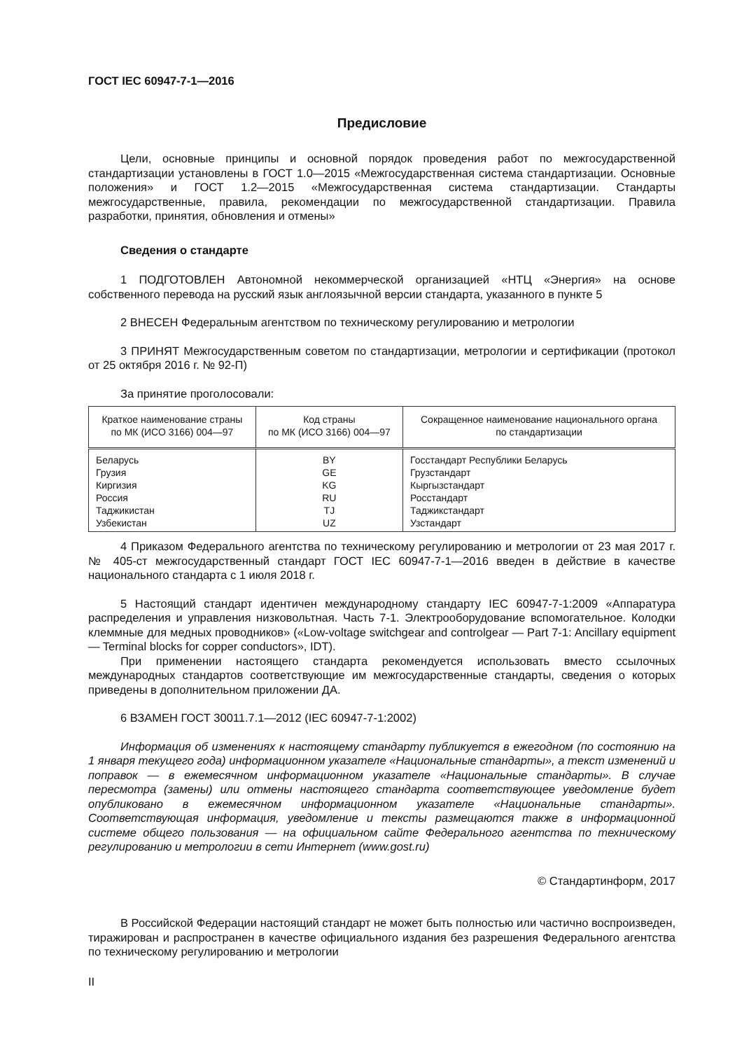ГОСТ IEC 60947-7-1—2016
Предисловие
Цели, основные принципы и основной порядок проведения работ по межгосударственной стандартизации установлены в ГОСТ 1.0—2015 «Межгосударственная система стандартизации. Основные положения» и ГОСТ 1.2—2015 «Межгосударственная система стандартизации. Стандарты межгосударственные, правила, рекомендации по межгосударственной стандартизации. Правила разработки, принятия, обновления и отмены»
Сведения о стандарте
1 ПОДГОТОВЛЕН Автономной некоммерческой организацией «НТЦ «Энергия» на основе собственного перевода на русский язык англоязычной версии стандарта, указанного в пункте 5
2 ВНЕСЕН Федеральным агентством по техническому регулированию и метрологии
3 ПРИНЯТ Межгосударственным советом по стандартизации, метрологии и сертификации (протокол от 25 октября 2016 г. № 92-П)
За принятие проголосовали:
| Краткое наименование страны по МК (ИСО 3166) 004—97 | Код страны по МК (ИСО 3166) 004—97 | Сокращенное наименование национального органа по стандартизации |
| --- | --- | --- |
| Беларусь | BY | Госстандарт Республики Беларусь |
| Грузия | GE | Грузстандарт |
| Киргизия | KG | Кыргызстандарт |
| Россия | RU | Росстандарт |
| Таджикистан | TJ | Таджикстандарт |
| Узбекистан | UZ | Узстандарт |
4 Приказом Федерального агентства по техническому регулированию и метрологии от 23 мая 2017 г. № 405-ст межгосударственный стандарт ГОСТ IEC 60947-7-1—2016 введен в действие в качестве национального стандарта с 1 июля 2018 г.
5 Настоящий стандарт идентичен международному стандарту IEC 60947-7-1:2009 «Аппаратура распределения и управления низковольтная. Часть 7-1. Электрооборудование вспомогательное. Колодки клеммные для медных проводников» («Low-voltage switchgear and controlgear — Part 7-1: Ancillary equipment — Terminal blocks for copper conductors», IDT).
При применении настоящего стандарта рекомендуется использовать вместо ссылочных международных стандартов соответствующие им межгосударственные стандарты, сведения о которых приведены в дополнительном приложении ДА.
6 ВЗАМЕН ГОСТ 30011.7.1—2012 (IEC 60947-7-1:2002)
Информация об изменениях к настоящему стандарту публикуется в ежегодном (по состоянию на 1 января текущего года) информационном указателе «Национальные стандарты», а текст изменений и поправок — в ежемесячном информационном указателе «Национальные стандарты». В случае пересмотра (замены) или отмены настоящего стандарта соответствующее уведомление будет опубликовано в ежемесячном информационном указателе «Национальные стандарты». Соответствующая информация, уведомление и тексты размещаются также в информационной системе общего пользования — на официальном сайте Федерального агентства по техническому регулированию и метрологии в сети Интернет (www.gost.ru)
© Стандартинформ, 2017
В Российской Федерации настоящий стандарт не может быть полностью или частично воспроизведен, тиражирован и распространен в качестве официального издания без разрешения Федерального агентства по техническому регулированию и метрологии
II